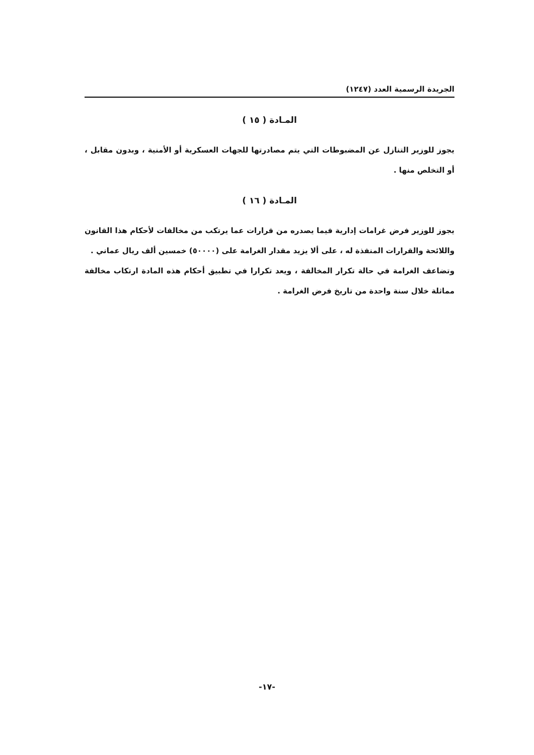الجريدة الرسمية العدد (١٢٤٧)
المـادة ( ١٥ )
يجوز للوزير التنازل عن المضبوطات التي يتم مصادرتها للجهات العسكرية أو الأمنية ، وبدون مقابل ، أو التخلص منها .
المـادة ( ١٦ )
يجوز للوزير فرض غرامات إدارية فيما يصدره من قرارات عما يرتكب من مخالفات لأحكام هذا القانون واللائحة والقرارات المنفذة له ، على ألا يزيد مقدار الغرامة على (٥٠٠٠٠) خمسين ألف ريال عماني .
وتضاعف الغرامة في حالة تكرار المخالفة ، ويعد تكرارا في تطبيق أحكام هذه المادة ارتكاب مخالفة مماثلة خلال سنة واحدة من تاريخ فرض الغرامة .
-١٧-